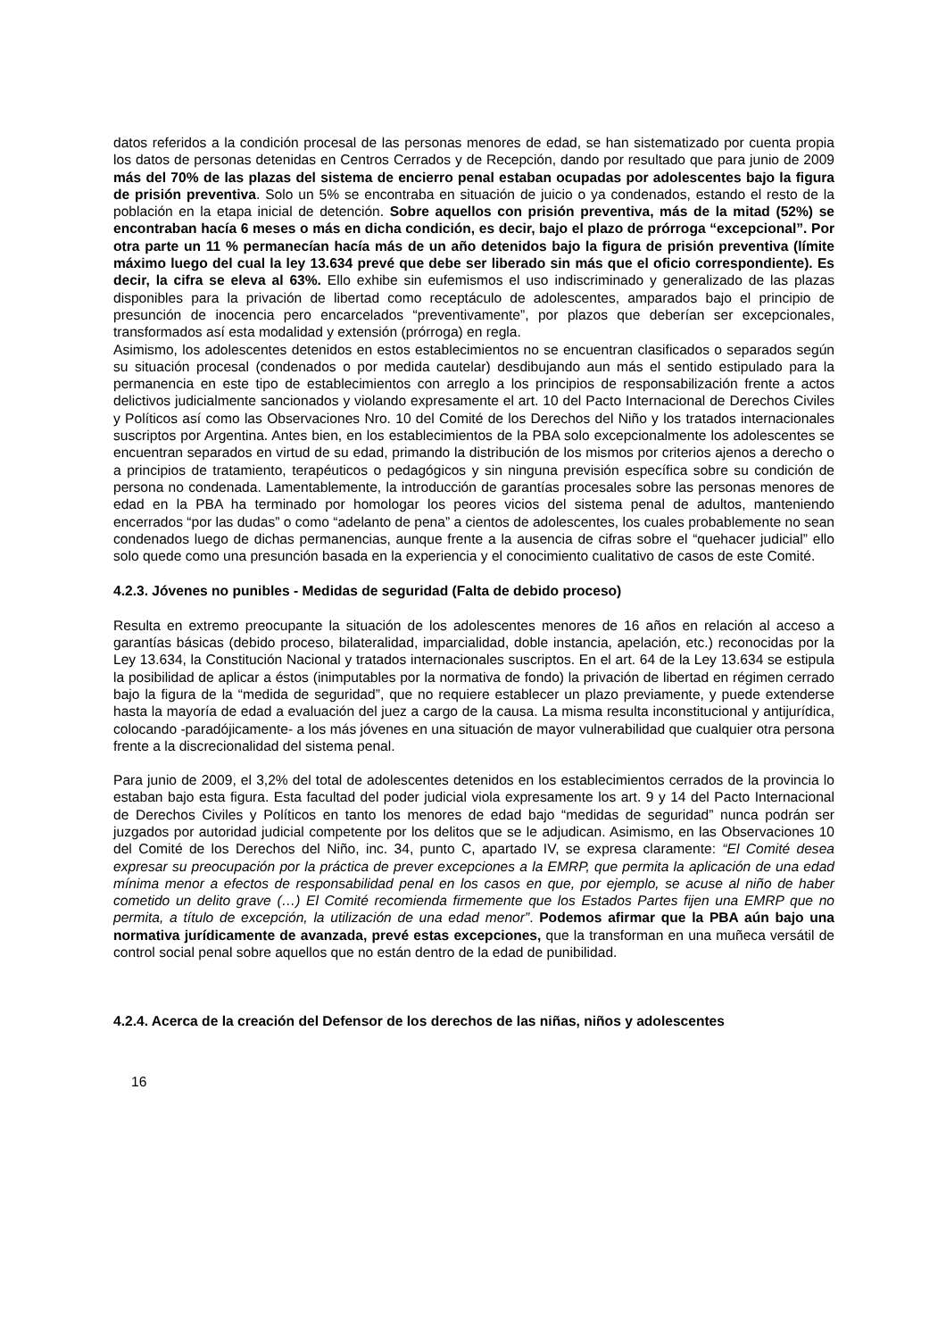datos referidos a la condición procesal de las personas menores de edad, se han sistematizado por cuenta propia los datos de personas detenidas en Centros Cerrados y de Recepción, dando por resultado que para junio de 2009 más del 70% de las plazas del sistema de encierro penal estaban ocupadas por adolescentes bajo la figura de prisión preventiva. Solo un 5% se encontraba en situación de juicio o ya condenados, estando el resto de la población en la etapa inicial de detención. Sobre aquellos con prisión preventiva, más de la mitad (52%) se encontraban hacía 6 meses o más en dicha condición, es decir, bajo el plazo de prórroga “excepcional”. Por otra parte un 11 % permanecían hacía más de un año detenidos bajo la figura de prisión preventiva (límite máximo luego del cual la ley 13.634 prevé que debe ser liberado sin más que el oficio correspondiente). Es decir, la cifra se eleva al 63%. Ello exhibe sin eufemismos el uso indiscriminado y generalizado de las plazas disponibles para la privación de libertad como receptáculo de adolescentes, amparados bajo el principio de presunción de inocencia pero encarcelados “preventivamente”, por plazos que deberían ser excepcionales, transformados así esta modalidad y extensión (prórroga) en regla.
Asimismo, los adolescentes detenidos en estos establecimientos no se encuentran clasificados o separados según su situación procesal (condenados o por medida cautelar) desdibujando aun más el sentido estipulado para la permanencia en este tipo de establecimientos con arreglo a los principios de responsabilización frente a actos delictivos judicialmente sancionados y violando expresamente el art. 10 del Pacto Internacional de Derechos Civiles y Políticos así como las Observaciones Nro. 10 del Comité de los Derechos del Niño y los tratados internacionales suscriptos por Argentina. Antes bien, en los establecimientos de la PBA solo excepcionalmente los adolescentes se encuentran separados en virtud de su edad, primando la distribución de los mismos por criterios ajenos a derecho o a principios de tratamiento, terapéuticos o pedagógicos y sin ninguna previsión específica sobre su condición de persona no condenada. Lamentablemente, la introducción de garantías procesales sobre las personas menores de edad en la PBA ha terminado por homologar los peores vicios del sistema penal de adultos, manteniendo encerrados “por las dudas” o como “adelanto de pena” a cientos de adolescentes, los cuales probablemente no sean condenados luego de dichas permanencias, aunque frente a la ausencia de cifras sobre el “quehacer judicial” ello solo quede como una presunción basada en la experiencia y el conocimiento cualitativo de casos de este Comité.
4.2.3. Jóvenes no punibles - Medidas de seguridad (Falta de debido proceso)
Resulta en extremo preocupante la situación de los adolescentes menores de 16 años en relación al acceso a garantías básicas (debido proceso, bilateralidad, imparcialidad, doble instancia, apelación, etc.) reconocidas por la Ley 13.634, la Constitución Nacional y tratados internacionales suscriptos. En el art. 64 de la Ley 13.634 se estipula la posibilidad de aplicar a éstos (inimputables por la normativa de fondo) la privación de libertad en régimen cerrado bajo la figura de la “medida de seguridad”, que no requiere establecer un plazo previamente, y puede extenderse hasta la mayoría de edad a evaluación del juez a cargo de la causa. La misma resulta inconstitucional y antijurídica, colocando -paradójicamente- a los más jóvenes en una situación de mayor vulnerabilidad que cualquier otra persona frente a la discrecionalidad del sistema penal.
Para junio de 2009, el 3,2% del total de adolescentes detenidos en los establecimientos cerrados de la provincia lo estaban bajo esta figura. Esta facultad del poder judicial viola expresamente los art. 9 y 14 del Pacto Internacional de Derechos Civiles y Políticos en tanto los menores de edad bajo “medidas de seguridad” nunca podrán ser juzgados por autoridad judicial competente por los delitos que se le adjudican. Asimismo, en las Observaciones 10 del Comité de los Derechos del Niño, inc. 34, punto C, apartado IV, se expresa claramente: “El Comité desea expresar su preocupación por la práctica de prever excepciones a la EMRP, que permita la aplicación de una edad mínima menor a efectos de responsabilidad penal en los casos en que, por ejemplo, se acuse al niño de haber cometido un delito grave (…) El Comité recomienda firmemente que los Estados Partes fijen una EMRP que no permita, a título de excepción, la utilización de una edad menor”. Podemos afirmar que la PBA aún bajo una normativa jurídicamente de avanzada, prevé estas excepciones, que la transforman en una muñeca versátil de control social penal sobre aquellos que no están dentro de la edad de punibilidad.
4.2.4. Acerca de la creación del Defensor de los derechos de las niñas, niños y adolescentes
16